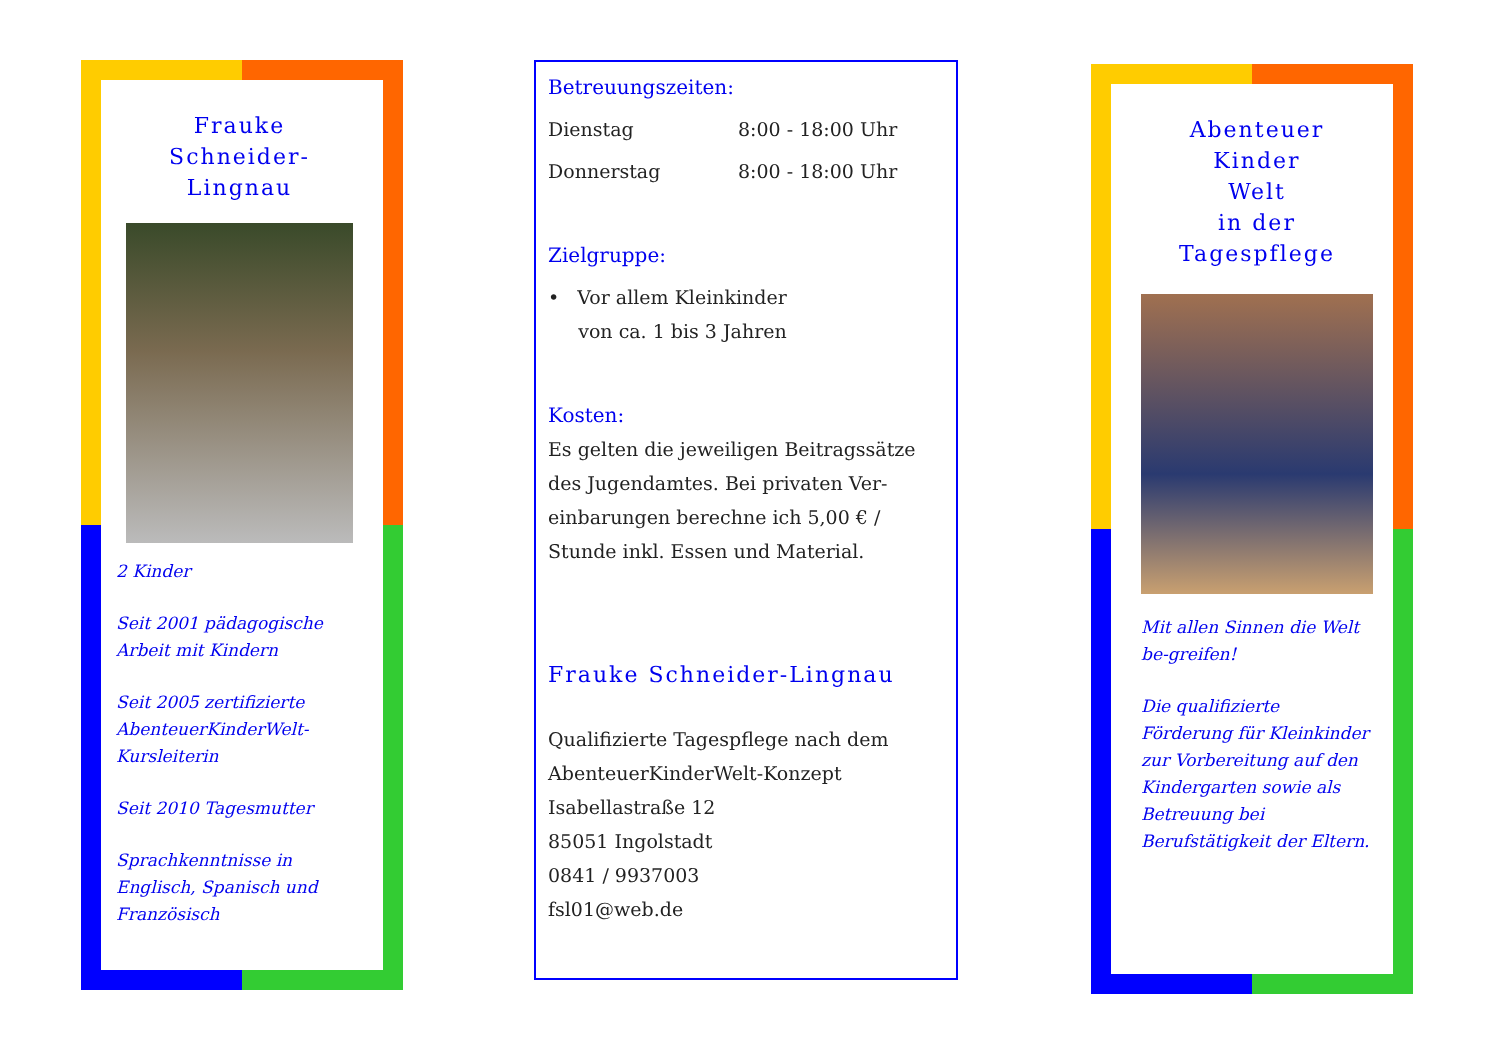Frauke
Schneider-
Lingnau
2 Kinder
Seit 2001 pädagogische Arbeit mit Kindern
Seit 2005 zertifizierte AbenteuerKinderWelt-Kursleiterin
Seit 2010 Tagesmutter
Sprachkenntnisse in Englisch, Spanisch und Französisch
Betreuungszeiten:
Dienstag 8:00 - 18:00 Uhr
Donnerstag 8:00 - 18:00 Uhr
Zielgruppe:
• Vor allem Kleinkinder
von ca. 1 bis 3 Jahren
Kosten:
Es gelten die jeweiligen Beitragssätze des Jugendamtes. Bei privaten Ver-einbarungen berechne ich 5,00 € / Stunde inkl. Essen und Material.
Frauke Schneider-Lingnau
Qualifizierte Tagespflege nach dem AbenteuerKinderWelt-Konzept
Isabellastraße 12
85051 Ingolstadt
0841 / 9937003
fsl01@web.de
Abenteuer
Kinder
Welt
in der
Tagespflege
Mit allen Sinnen die Welt be-greifen!
Die qualifizierte Förderung für Kleinkinder zur Vorbereitung auf den Kindergarten sowie als Betreuung bei Berufstätigkeit der Eltern.